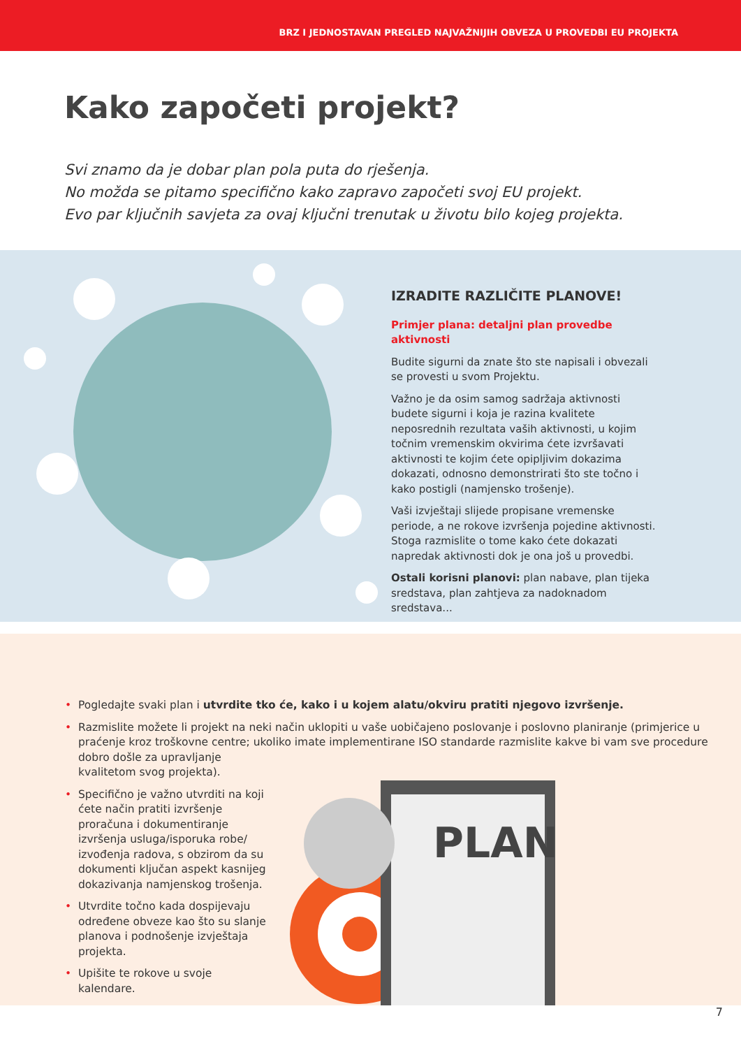BRZ I JEDNOSTAVAN PREGLED NAJVAŽNIJIH OBVEZA U PROVEDBI EU PROJEKTA
Kako započeti projekt?
Svi znamo da je dobar plan pola puta do rješenja.
No možda se pitamo specifično kako zapravo započeti svoj EU projekt.
Evo par ključnih savjeta za ovaj ključni trenutak u životu bilo kojeg projekta.
IZRADITE RAZLIČITE PLANOVE!
Primjer plana: detaljni plan provedbe aktivnosti
Budite sigurni da znate što ste napisali i obvezali se provesti u svom Projektu.
Važno je da osim samog sadržaja aktivnosti budete sigurni i koja je razina kvalitete neposrednih rezultata vaših aktivnosti, u kojim točnim vremenskim okvirima ćete izvršavati aktivnosti te kojim ćete opipljivim dokazima dokazati, odnosno demonstrirati što ste točno i kako postigli (namjensko trošenje).
Vaši izvještaji slijede propisane vremenske periode, a ne rokove izvršenja pojedine aktivnosti. Stoga razmislite o tome kako ćete dokazati napredak aktivnosti dok je ona još u provedbi.
Ostali korisni planovi: plan nabave, plan tijeka sredstava, plan zahtjeva za nadoknadom sredstava...
PLAN
• Pogledajte svaki plan i utvrdite tko će, kako i u kojem alatu/okviru pratiti njegovo izvršenje.
• Razmislite možete li projekt na neki način uklopiti u vaše uobičajeno poslovanje i poslovno planiranje (primjerice u praćenje kroz troškovne centre; ukoliko imate implementirane ISO standarde razmislite kakve bi vam sve procedure dobro došle za upravljanje
kvalitetom svog projekta).
• Specifično je važno utvrditi na koji ćete način pratiti izvršenje proračuna i dokumentiranje izvršenja usluga/isporuka robe/ izvođenja radova, s obzirom da su dokumenti ključan aspekt kasnijeg dokazivanja namjenskog trošenja.
• Utvrdite točno kada dospijevaju određene obveze kao što su slanje planova i podnošenje izvještaja projekta.
• Upišite te rokove u svoje kalendare.
7